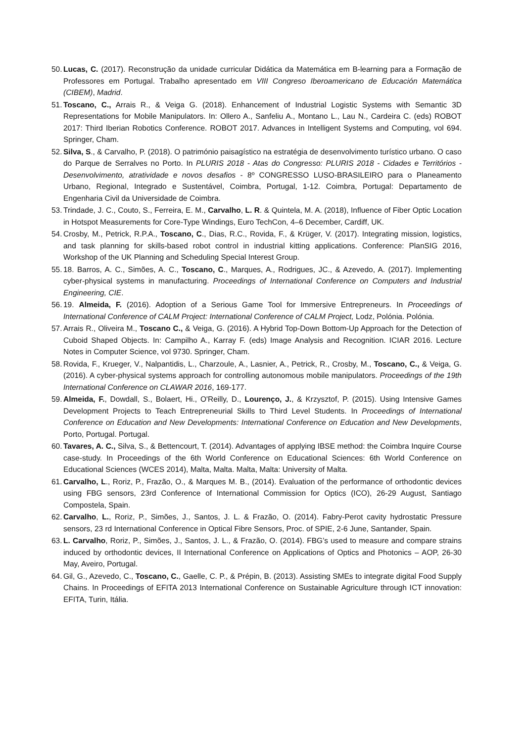50. Lucas, C. (2017). Reconstrução da unidade curricular Didática da Matemática em B-learning para a Formação de Professores em Portugal. Trabalho apresentado em VIII Congreso Iberoamericano de Educación Matemática (CIBEM), Madrid.
51. Toscano, C., Arrais R., & Veiga G. (2018). Enhancement of Industrial Logistic Systems with Semantic 3D Representations for Mobile Manipulators. In: Ollero A., Sanfeliu A., Montano L., Lau N., Cardeira C. (eds) ROBOT 2017: Third Iberian Robotics Conference. ROBOT 2017. Advances in Intelligent Systems and Computing, vol 694. Springer, Cham.
52. Silva, S., & Carvalho, P. (2018). O património paisagístico na estratégia de desenvolvimento turístico urbano. O caso do Parque de Serralves no Porto. In PLURIS 2018 - Atas do Congresso: PLURIS 2018 - Cidades e Territórios - Desenvolvimento, atratividade e novos desafios - 8º CONGRESSO LUSO-BRASILEIRO para o Planeamento Urbano, Regional, Integrado e Sustentável, Coimbra, Portugal, 1-12. Coimbra, Portugal: Departamento de Engenharia Civil da Universidade de Coimbra.
53. Trindade, J. C., Couto, S., Ferreira, E. M., Carvalho, L. R. & Quintela, M. A. (2018), Influence of Fiber Optic Location in Hotspot Measurements for Core-Type Windings, Euro TechCon, 4–6 December, Cardiff, UK.
54. Crosby, M., Petrick, R.P.A., Toscano, C., Dias, R.C., Rovida, F., & Krüger, V. (2017). Integrating mission, logistics, and task planning for skills-based robot control in industrial kitting applications. Conference: PlanSIG 2016, Workshop of the UK Planning and Scheduling Special Interest Group.
55. 18. Barros, A. C., Simões, A. C., Toscano, C., Marques, A., Rodrigues, JC., & Azevedo, A. (2017). Implementing cyber-physical systems in manufacturing. Proceedings of International Conference on Computers and Industrial Engineering, CIE.
56. 19. Almeida, F. (2016). Adoption of a Serious Game Tool for Immersive Entrepreneurs. In Proceedings of International Conference of CALM Project: International Conference of CALM Project, Lodz, Polónia. Polónia.
57. Arrais R., Oliveira M., Toscano C., & Veiga, G. (2016). A Hybrid Top-Down Bottom-Up Approach for the Detection of Cuboid Shaped Objects. In: Campilho A., Karray F. (eds) Image Analysis and Recognition. ICIAR 2016. Lecture Notes in Computer Science, vol 9730. Springer, Cham.
58. Rovida, F., Krueger, V., Nalpantidis, L., Charzoule, A., Lasnier, A., Petrick, R., Crosby, M., Toscano, C., & Veiga, G. (2016). A cyber-physical systems approach for controlling autonomous mobile manipulators. Proceedings of the 19th International Conference on CLAWAR 2016, 169-177.
59. Almeida, F., Dowdall, S., Bolaert, Hi., O'Reilly, D., Lourenço, J., & Krzysztof, P. (2015). Using Intensive Games Development Projects to Teach Entrepreneurial Skills to Third Level Students. In Proceedings of International Conference on Education and New Developments: International Conference on Education and New Developments, Porto, Portugal. Portugal.
60. Tavares, A. C., Silva, S., & Bettencourt, T. (2014). Advantages of applying IBSE method: the Coimbra Inquire Course case-study. In Proceedings of the 6th World Conference on Educational Sciences: 6th World Conference on Educational Sciences (WCES 2014), Malta, Malta. Malta, Malta: University of Malta.
61. Carvalho, L., Roriz, P., Frazão, O., & Marques M. B., (2014). Evaluation of the performance of orthodontic devices using FBG sensors, 23rd Conference of International Commission for Optics (ICO), 26-29 August, Santiago Compostela, Spain.
62. Carvalho, L., Roriz, P., Simões, J., Santos, J. L. & Frazão, O. (2014). Fabry-Perot cavity hydrostatic Pressure sensors, 23 rd International Conference in Optical Fibre Sensors, Proc. of SPIE, 2-6 June, Santander, Spain.
63. L. Carvalho, Roriz, P., Simões, J., Santos, J. L., & Frazão, O. (2014). FBG’s used to measure and compare strains induced by orthodontic devices, II International Conference on Applications of Optics and Photonics – AOP, 26-30 May, Aveiro, Portugal.
64. Gil, G., Azevedo, C., Toscano, C., Gaelle, C. P., & Prépin, B. (2013). Assisting SMEs to integrate digital Food Supply Chains. In Proceedings of EFITA 2013 International Conference on Sustainable Agriculture through ICT innovation: EFITA, Turin, Itália.